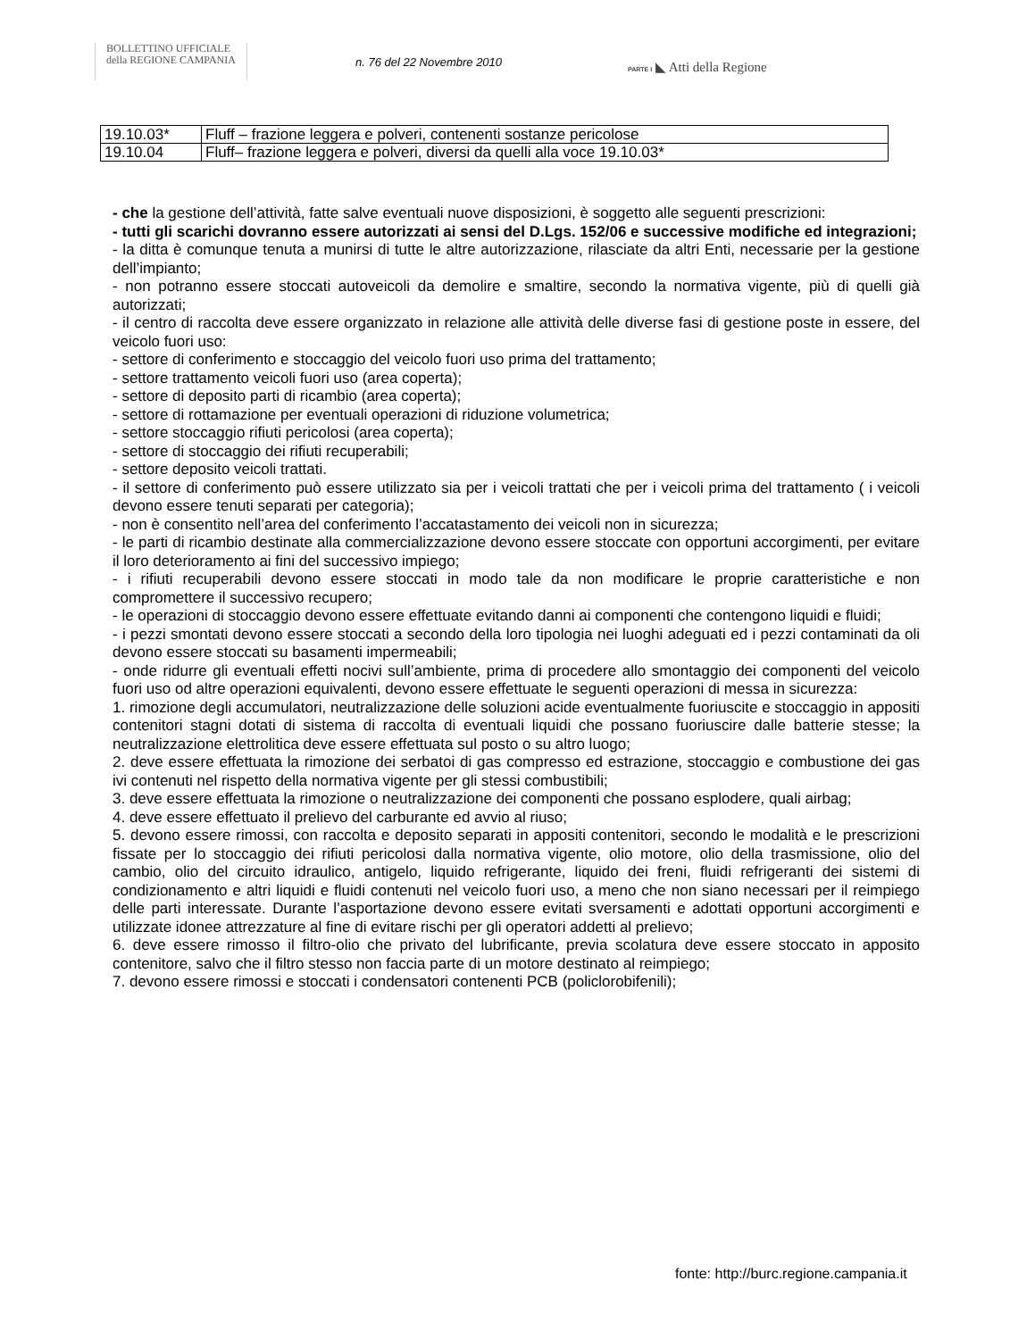BOLLETTINO UFFICIALE
della REGIONE CAMPANIA
n. 76 del 22 Novembre 2010 PARTE I ◣ Atti della Regione
| 19.10.03* | Fluff – frazione leggera e polveri, contenenti sostanze pericolose |
| 19.10.04 | Fluff– frazione leggera e polveri, diversi da quelli alla voce 19.10.03* |
- che la gestione dell’attività, fatte salve eventuali nuove disposizioni, è soggetto alle seguenti prescrizioni:
- tutti gli scarichi dovranno essere autorizzati ai sensi del D.Lgs. 152/06 e successive modifiche ed integrazioni;
- la ditta è comunque tenuta a munirsi di tutte le altre autorizzazione, rilasciate da altri Enti, necessarie per la gestione dell’impianto;
- non potranno essere stoccati autoveicoli da demolire e smaltire, secondo la normativa vigente, più di quelli già autorizzati;
- il centro di raccolta deve essere organizzato in relazione alle attività delle diverse fasi di gestione poste in essere, del veicolo fuori uso:
- settore di conferimento e stoccaggio del veicolo fuori uso prima del trattamento;
- settore trattamento veicoli fuori uso (area coperta);
- settore di deposito parti di ricambio (area coperta);
- settore di rottamazione per eventuali operazioni di riduzione volumetrica;
- settore stoccaggio rifiuti pericolosi (area coperta);
- settore di stoccaggio dei rifiuti recuperabili;
- settore deposito veicoli trattati.
- il settore di conferimento può essere utilizzato sia per i veicoli trattati che per i veicoli prima del trattamento ( i veicoli devono essere tenuti separati per categoria);
- non è consentito nell’area del conferimento l’accatastamento dei veicoli non in sicurezza;
- le parti di ricambio destinate alla commercializzazione devono essere stoccate con opportuni accorgimenti, per evitare il loro deterioramento ai fini del successivo impiego;
- i rifiuti recuperabili devono essere stoccati in modo tale da non modificare le proprie caratteristiche e non compromettere il successivo recupero;
- le operazioni di stoccaggio devono essere effettuate evitando danni ai componenti che contengono liquidi e fluidi;
- i pezzi smontati devono essere stoccati a secondo della loro tipologia nei luoghi adeguati ed i pezzi contaminati da oli devono essere stoccati su basamenti impermeabili;
- onde ridurre gli eventuali effetti nocivi sull’ambiente, prima di procedere allo smontaggio dei componenti del veicolo fuori uso od altre operazioni equivalenti, devono essere effettuate le seguenti operazioni di messa in sicurezza:
1. rimozione degli accumulatori, neutralizzazione delle soluzioni acide eventualmente fuoriuscite e stoccaggio in appositi contenitori stagni dotati di sistema di raccolta di eventuali liquidi che possano fuoriuscire dalle batterie stesse; la neutralizzazione elettrolitica deve essere effettuata sul posto o su altro luogo;
2. deve essere effettuata la rimozione dei serbatoi di gas compresso ed estrazione, stoccaggio e combustione dei gas ivi contenuti nel rispetto della normativa vigente per gli stessi combustibili;
3. deve essere effettuata la rimozione o neutralizzazione dei componenti che possano esplodere, quali airbag;
4. deve essere effettuato il prelievo del carburante ed avvio al riuso;
5. devono essere rimossi, con raccolta e deposito separati in appositi contenitori, secondo le modalità e le prescrizioni fissate per lo stoccaggio dei rifiuti pericolosi dalla normativa vigente, olio motore, olio della trasmissione, olio del cambio, olio del circuito idraulico, antigelo, liquido refrigerante, liquido dei freni, fluidi refrigeranti dei sistemi di condizionamento e altri liquidi e fluidi contenuti nel veicolo fuori uso, a meno che non siano necessari per il reimpiego delle parti interessate. Durante l’asportazione devono essere evitati sversamenti e adottati opportuni accorgimenti e utilizzate idonee attrezzature al fine di evitare rischi per gli operatori addetti al prelievo;
6. deve essere rimosso il filtro-olio che privato del lubrificante, previa scolatura deve essere stoccato in apposito contenitore, salvo che il filtro stesso non faccia parte di un motore destinato al reimpiego;
7. devono essere rimossi e stoccati i condensatori contenenti PCB (policlorobifenili);
fonte: http://burc.regione.campania.it